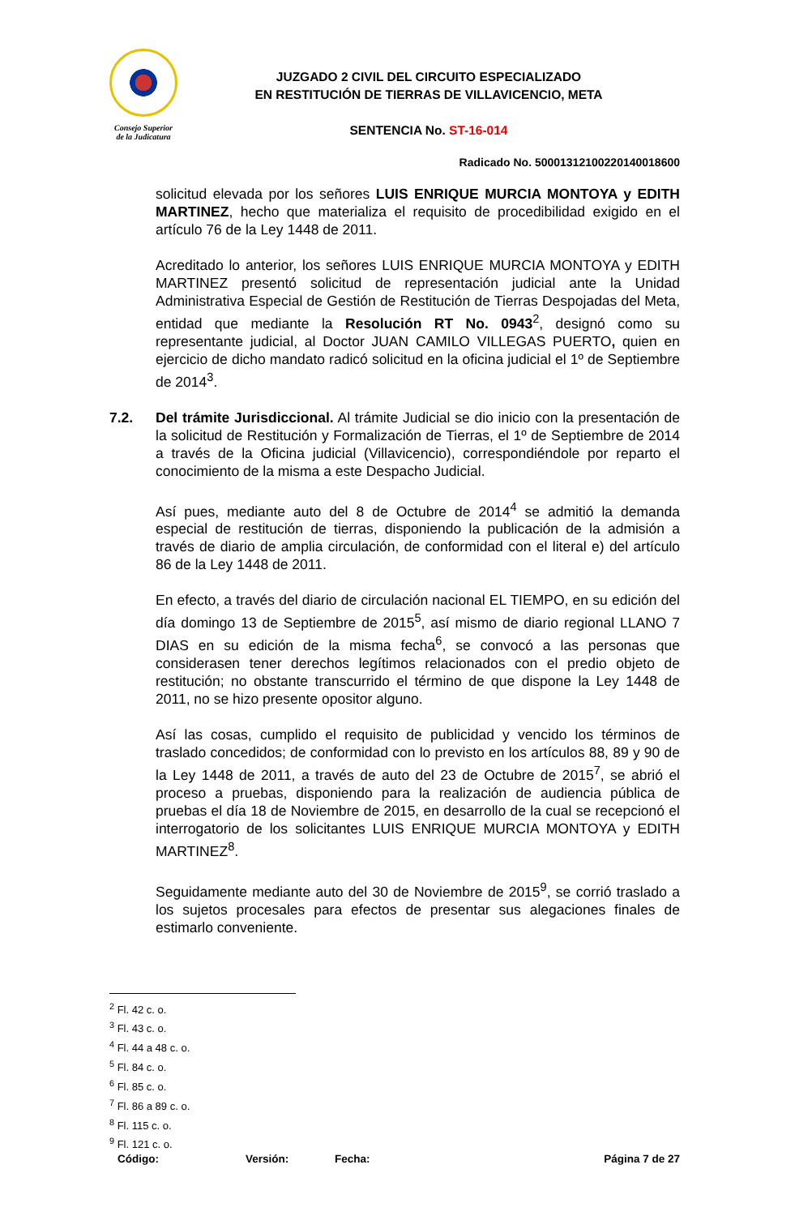Consejo Superior
de la Judicatura
JUZGADO 2 CIVIL DEL CIRCUITO ESPECIALIZADO
EN RESTITUCIÓN DE TIERRAS DE VILLAVICENCIO, META
SENTENCIA No. ST-16-014
Radicado No. 50001312100220140018600
solicitud elevada por los señores LUIS ENRIQUE MURCIA MONTOYA y EDITH MARTINEZ, hecho que materializa el requisito de procedibilidad exigido en el artículo 76 de la Ley 1448 de 2011.
Acreditado lo anterior, los señores LUIS ENRIQUE MURCIA MONTOYA y EDITH MARTINEZ presentó solicitud de representación judicial ante la Unidad Administrativa Especial de Gestión de Restitución de Tierras Despojadas del Meta, entidad que mediante la Resolución RT No. 0943<sup>2</sup>, designó como su representante judicial, al Doctor JUAN CAMILO VILLEGAS PUERTO, quien en ejercicio de dicho mandato radicó solicitud en la oficina judicial el 1º de Septiembre de 2014<sup>3</sup>.
7.2. Del trámite Jurisdiccional. Al trámite Judicial se dio inicio con la presentación de la solicitud de Restitución y Formalización de Tierras, el 1º de Septiembre de 2014 a través de la Oficina judicial (Villavicencio), correspondiéndole por reparto el conocimiento de la misma a este Despacho Judicial.
Así pues, mediante auto del 8 de Octubre de 2014<sup>4</sup> se admitió la demanda especial de restitución de tierras, disponiendo la publicación de la admisión a través de diario de amplia circulación, de conformidad con el literal e) del artículo 86 de la Ley 1448 de 2011.
En efecto, a través del diario de circulación nacional EL TIEMPO, en su edición del día domingo 13 de Septiembre de 2015<sup>5</sup>, así mismo de diario regional LLANO 7 DIAS en su edición de la misma fecha<sup>6</sup>, se convocó a las personas que considerasen tener derechos legítimos relacionados con el predio objeto de restitución; no obstante transcurrido el término de que dispone la Ley 1448 de 2011, no se hizo presente opositor alguno.
Así las cosas, cumplido el requisito de publicidad y vencido los términos de traslado concedidos; de conformidad con lo previsto en los artículos 88, 89 y 90 de la Ley 1448 de 2011, a través de auto del 23 de Octubre de 2015<sup>7</sup>, se abrió el proceso a pruebas, disponiendo para la realización de audiencia pública de pruebas el día 18 de Noviembre de 2015, en desarrollo de la cual se recepcionó el interrogatorio de los solicitantes LUIS ENRIQUE MURCIA MONTOYA y EDITH MARTINEZ<sup>8</sup>.
Seguidamente mediante auto del 30 de Noviembre de 2015<sup>9</sup>, se corrió traslado a los sujetos procesales para efectos de presentar sus alegaciones finales de estimarlo conveniente.
<sup>2</sup> Fl. 42 c. o.
<sup>3</sup> Fl. 43 c. o.
<sup>4</sup> Fl. 44 a 48 c. o.
<sup>5</sup> Fl. 84 c. o.
<sup>6</sup> Fl. 85 c. o.
<sup>7</sup> Fl. 86 a 89 c. o.
<sup>8</sup> Fl. 115 c. o.
<sup>9</sup> Fl. 121 c. o.
Código: Versión: Fecha: Página 7 de 27